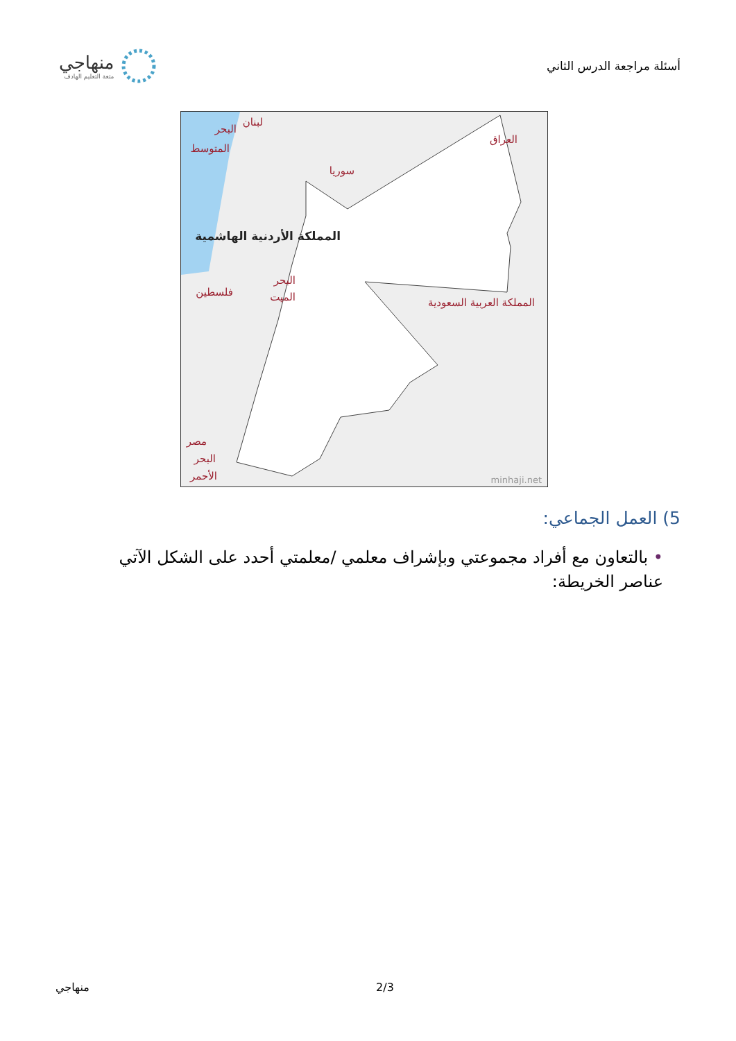أسئلة مراجعة الدرس الثاني
منهاجي
متعة التعليم الهادف
المملكة الأردنية الهاشمية
البحر
المتوسط
لبنان
سوريا
العراق
البحر
الميت
فلسطين
المملكة العربية السعودية
مصر
البحر
الأحمر
minhaji.net
5) العمل الجماعي:
• بالتعاون مع أفراد مجموعتي وبإشراف معلمي /معلمتي أحدد على الشكل الآتي عناصر الخريطة:
منهاجي 2/3